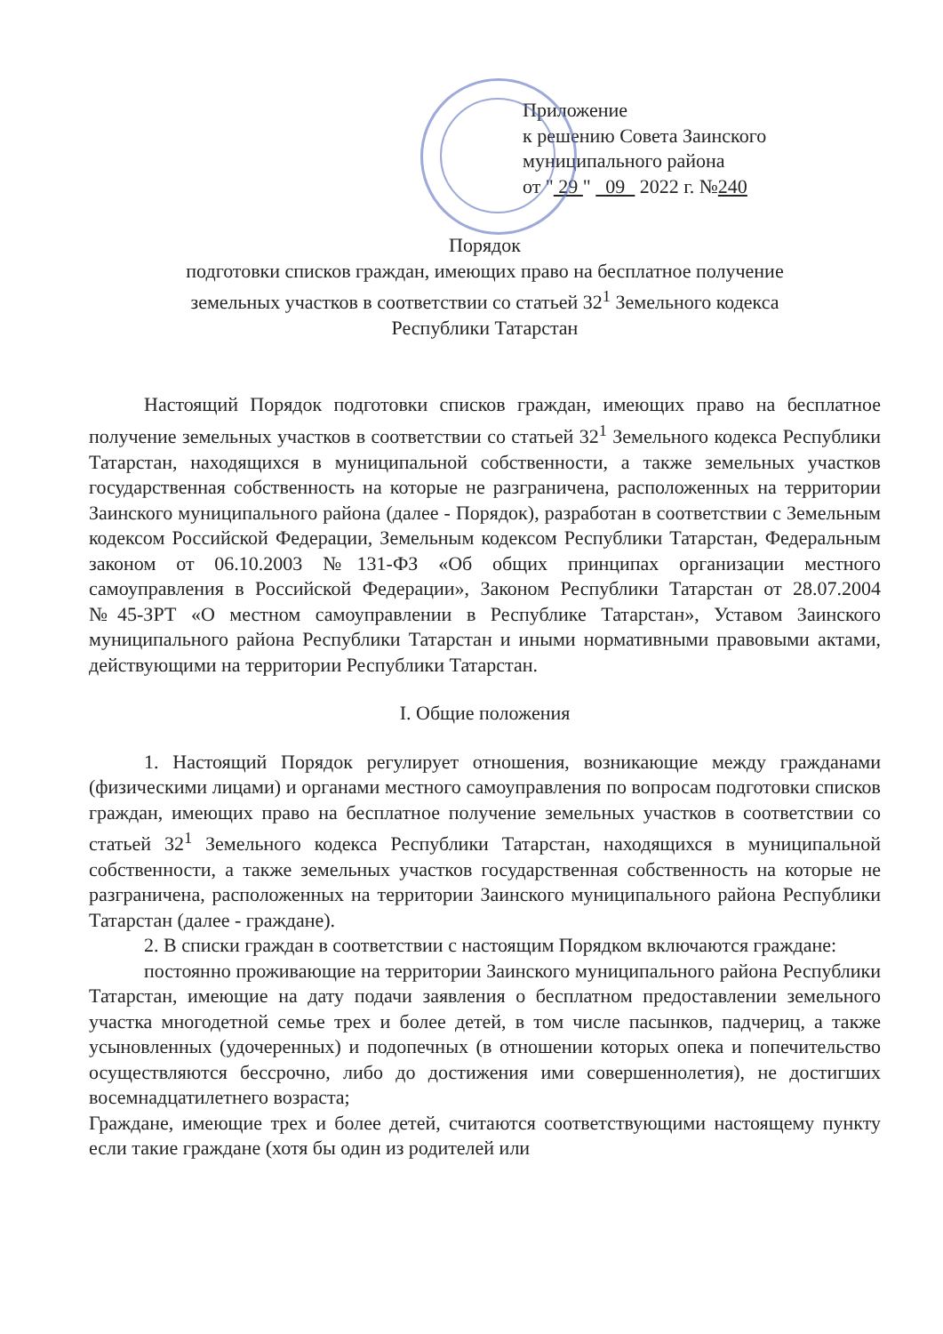Приложение
к решению Совета Заинского
муниципального района
от " 29 " 09 2022 г. №240
Порядок
подготовки списков граждан, имеющих право на бесплатное получение
земельных участков в соответствии со статьей 32<sup>1</sup> Земельного кодекса
Республики Татарстан
Настоящий Порядок подготовки списков граждан, имеющих право на бесплатное получение земельных участков в соответствии со статьей 32<sup>1</sup> Земельного кодекса Республики Татарстан, находящихся в муниципальной собственности, а также земельных участков государственная собственность на которые не разграничена, расположенных на территории Заинского муниципального района (далее - Порядок), разработан в соответствии с Земельным кодексом Российской Федерации, Земельным кодексом Республики Татарстан, Федеральным законом от 06.10.2003 №131-ФЗ «Об общих принципах организации местного самоуправления в Российской Федерации», Законом Республики Татарстан от 28.07.2004 №45-ЗРТ «О местном самоуправлении в Республике Татарстан», Уставом Заинского муниципального района Республики Татарстан и иными нормативными правовыми актами, действующими на территории Республики Татарстан.
I. Общие положения
1. Настоящий Порядок регулирует отношения, возникающие между гражданами (физическими лицами) и органами местного самоуправления по вопросам подготовки списков граждан, имеющих право на бесплатное получение земельных участков в соответствии со статьей 32<sup>1</sup> Земельного кодекса Республики Татарстан, находящихся в муниципальной собственности, а также земельных участков государственная собственность на которые не разграничена, расположенных на территории Заинского муниципального района Республики Татарстан (далее - граждане).
2. В списки граждан в соответствии с настоящим Порядком включаются граждане:
постоянно проживающие на территории Заинского муниципального района Республики Татарстан, имеющие на дату подачи заявления о бесплатном предоставлении земельного участка многодетной семье трех и более детей, в том числе пасынков, падчериц, а также усыновленных (удочеренных) и подопечных (в отношении которых опека и попечительство осуществляются бессрочно, либо до достижения ими совершеннолетия), не достигших восемнадцатилетнего возраста;
Граждане, имеющие трех и более детей, считаются соответствующими настоящему пункту если такие граждане (хотя бы один из родителей или